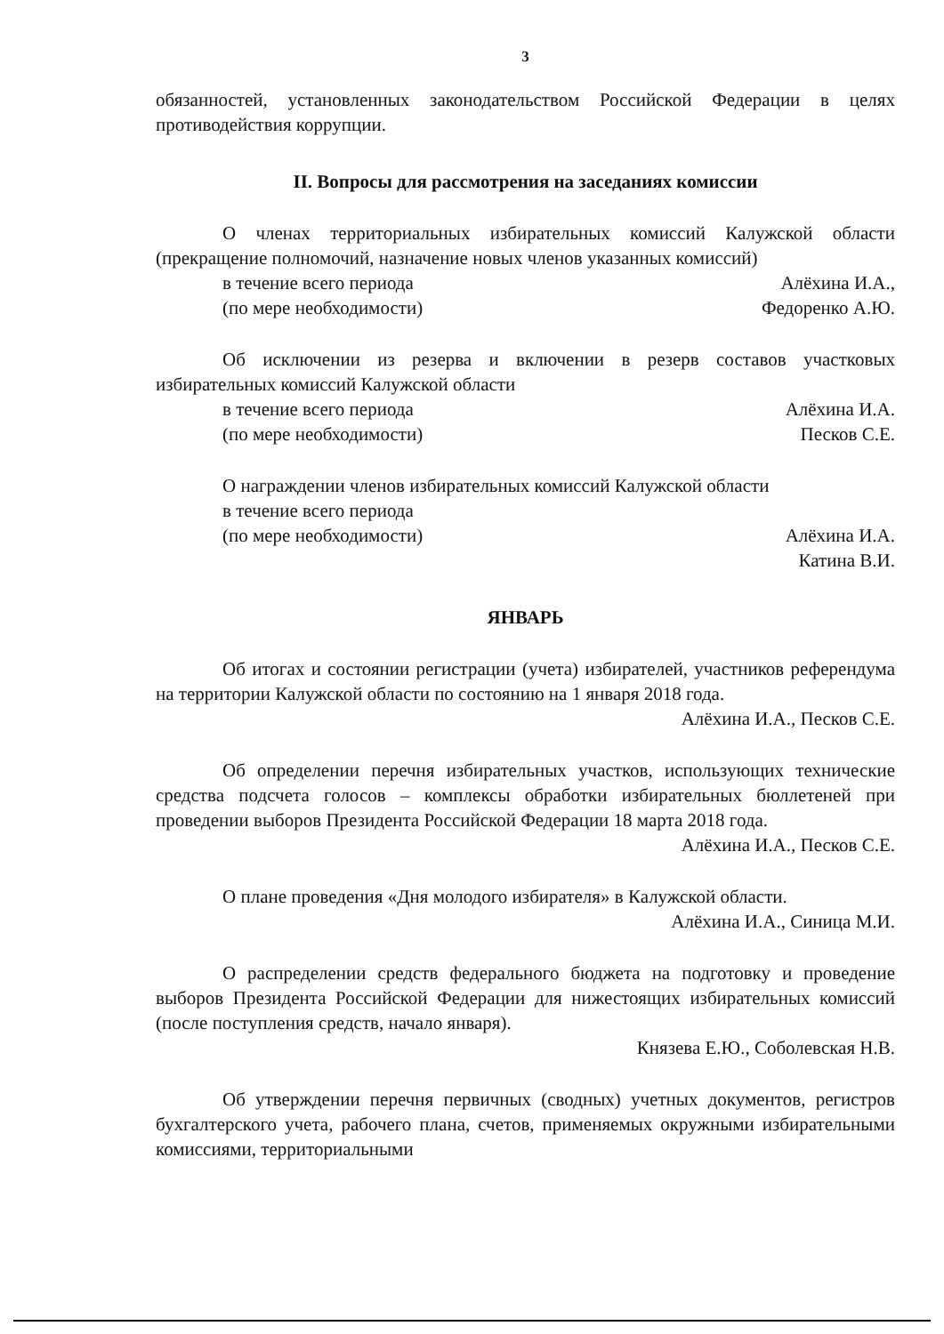3
обязанностей, установленных законодательством Российской Федерации в целях противодействия коррупции.
II. Вопросы для рассмотрения на заседаниях комиссии
О членах территориальных избирательных комиссий Калужской области (прекращение полномочий, назначение новых членов указанных комиссий)
в течение всего периода Алёхина И.А.,
(по мере необходимости) Федоренко А.Ю.
Об исключении из резерва и включении в резерв составов участковых избирательных комиссий Калужской области
в течение всего периода Алёхина И.А.
(по мере необходимости) Песков С.Е.
О награждении членов избирательных комиссий Калужской области
в течение всего периода
(по мере необходимости) Алёхина И.А.
Катина В.И.
ЯНВАРЬ
Об итогах и состоянии регистрации (учета) избирателей, участников референдума на территории Калужской области по состоянию на 1 января 2018 года.
Алёхина И.А., Песков С.Е.
Об определении перечня избирательных участков, использующих технические средства подсчета голосов – комплексы обработки избирательных бюллетеней при проведении выборов Президента Российской Федерации 18 марта 2018 года.
Алёхина И.А., Песков С.Е.
О плане проведения «Дня молодого избирателя» в Калужской области.
Алёхина И.А., Синица М.И.
О распределении средств федерального бюджета на подготовку и проведение выборов Президента Российской Федерации для нижестоящих избирательных комиссий (после поступления средств, начало января).
Князева Е.Ю., Соболевская Н.В.
Об утверждении перечня первичных (сводных) учетных документов, регистров бухгалтерского учета, рабочего плана, счетов, применяемых окружными избирательными комиссиями, территориальными